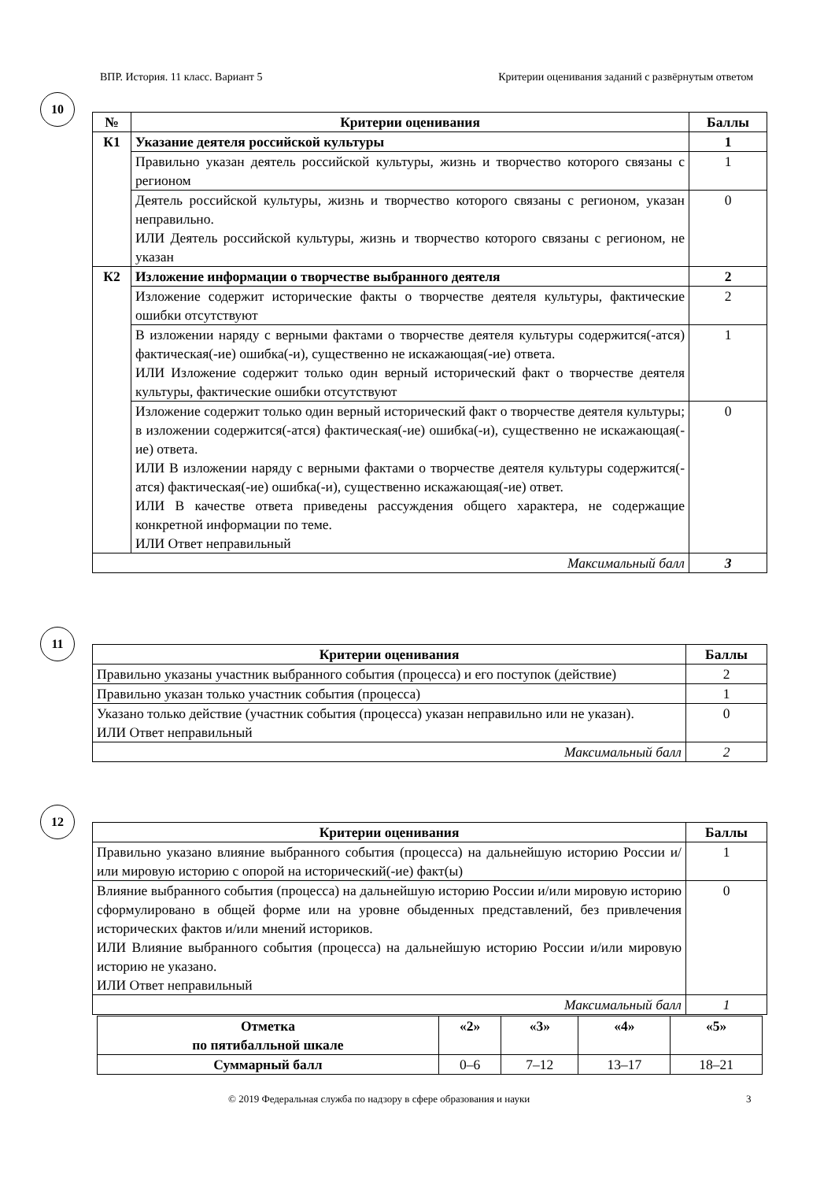ВПР. История. 11 класс. Вариант 5 Критерии оценивания заданий с развёрнутым ответом
10
| № | Критерии оценивания | Баллы |
| --- | --- | --- |
| К1 | Указание деятеля российской культуры | 1 |
| | Правильно указан деятель российской культуры, жизнь и творчество которого связаны с регионом | 1 |
| | Деятель российской культуры, жизнь и творчество которого связаны с регионом, указан неправильно. ИЛИ Деятель российской культуры, жизнь и творчество которого связаны с регионом, не указан | 0 |
| К2 | Изложение информации о творчестве выбранного деятеля | 2 |
| | Изложение содержит исторические факты о творчестве деятеля культуры, фактические ошибки отсутствуют | 2 |
| | В изложении наряду с верными фактами о творчестве деятеля культуры содержится(-атся) фактическая(-ие) ошибка(-и), существенно не искажающая(-ие) ответа. ИЛИ Изложение содержит только один верный исторический факт о творчестве деятеля культуры, фактические ошибки отсутствуют | 1 |
| | Изложение содержит только один верный исторический факт о творчестве деятеля культуры; в изложении содержится(-атся) фактическая(-ие) ошибка(-и), существенно не искажающая(-ие) ответа. ИЛИ В изложении наряду с верными фактами о творчестве деятеля культуры содержится(-атся) фактическая(-ие) ошибка(-и), существенно искажающая(-ие) ответ. ИЛИ В качестве ответа приведены рассуждения общего характера, не содержащие конкретной информации по теме. ИЛИ Ответ неправильный | 0 |
| Максимальный балл | | 3 |
11
| Критерии оценивания | Баллы |
| --- | --- |
| Правильно указаны участник выбранного события (процесса) и его поступок (действие) | 2 |
| Правильно указан только участник события (процесса) | 1 |
| Указано только действие (участник события (процесса) указан неправильно или не указан). ИЛИ Ответ неправильный | 0 |
| Максимальный балл | 2 |
12
| Критерии оценивания | Баллы |
| --- | --- |
| Правильно указано влияние выбранного события (процесса) на дальнейшую историю России и/или мировую историю с опорой на исторический(-ие) факт(ы) | 1 |
| Влияние выбранного события (процесса) на дальнейшую историю России и/или мировую историю сформулировано в общей форме или на уровне обыденных представлений, без привлечения исторических фактов и/или мнений историков. ИЛИ Влияние выбранного события (процесса) на дальнейшую историю России и/или мировую историю не указано. ИЛИ Ответ неправильный | 0 |
| Максимальный балл | 1 |
| Отметка по пятибалльной шкале | «2» | «3» | «4» | «5» |
| --- | --- | --- | --- | --- |
| Суммарный балл | 0–6 | 7–12 | 13–17 | 18–21 |
© 2019 Федеральная служба по надзору в сфере образования и науки 3